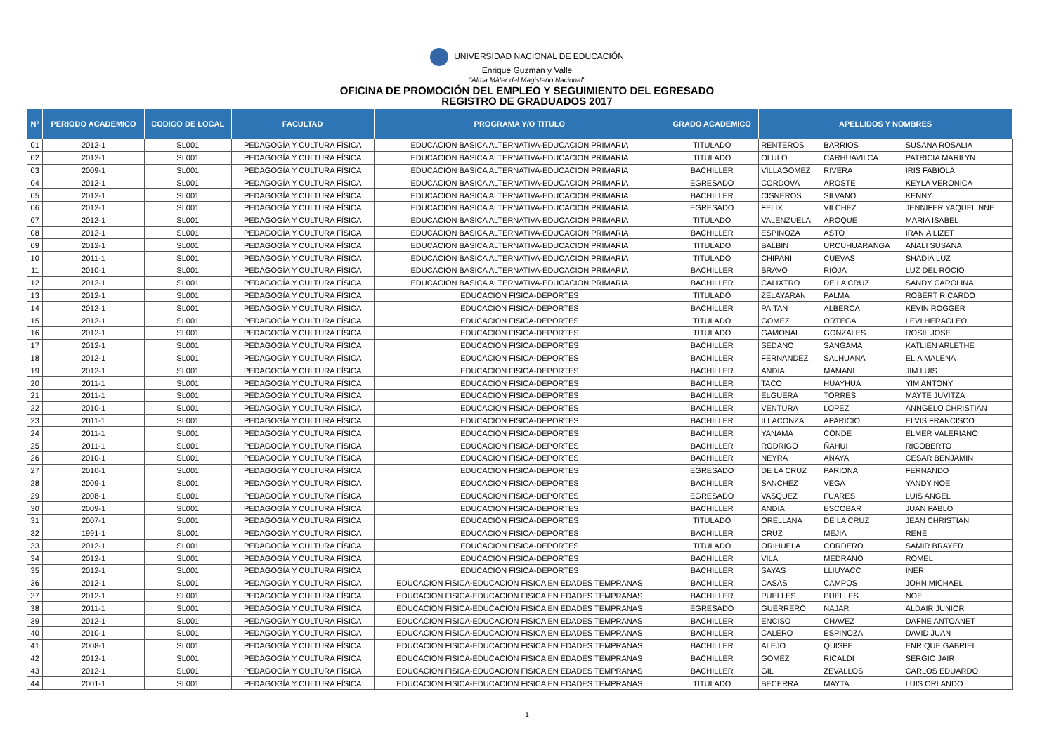UNIVERSIDAD NACIONAL DE EDUCACIÓN
Enrique Guzmán y Valle
"Alma Máter del Magisterio Nacional"
OFICINA DE PROMOCIÓN DEL EMPLEO Y SEGUIMIENTO DEL EGRESADO
REGISTRO DE GRADUADOS 2017
| N° | PERIODO ACADEMICO | CODIGO DE LOCAL | FACULTAD | PROGRAMA Y/O TITULO | GRADO ACADEMICO | APELLIDOS Y NOMBRES | | |
| --- | --- | --- | --- | --- | --- | --- | --- | --- |
| 01 | 2012-1 | SL001 | PEDAGOGÍA Y CULTURA FÍSICA | EDUCACION BASICA ALTERNATIVA-EDUCACION PRIMARIA | TITULADO | RENTEROS | BARRIOS | SUSANA ROSALIA |
| 02 | 2012-1 | SL001 | PEDAGOGÍA Y CULTURA FÍSICA | EDUCACION BASICA ALTERNATIVA-EDUCACION PRIMARIA | TITULADO | OLULO | CARHUAVILCA | PATRICIA MARILYN |
| 03 | 2009-1 | SL001 | PEDAGOGÍA Y CULTURA FÍSICA | EDUCACION BASICA ALTERNATIVA-EDUCACION PRIMARIA | BACHILLER | VILLAGOMEZ | RIVERA | IRIS FABIOLA |
| 04 | 2012-1 | SL001 | PEDAGOGÍA Y CULTURA FÍSICA | EDUCACION BASICA ALTERNATIVA-EDUCACION PRIMARIA | EGRESADO | CORDOVA | AROSTE | KEYLA VERONICA |
| 05 | 2012-1 | SL001 | PEDAGOGÍA Y CULTURA FÍSICA | EDUCACION BASICA ALTERNATIVA-EDUCACION PRIMARIA | BACHILLER | CISNEROS | SILVANO | KENNY |
| 06 | 2012-1 | SL001 | PEDAGOGÍA Y CULTURA FÍSICA | EDUCACION BASICA ALTERNATIVA-EDUCACION PRIMARIA | EGRESADO | FELIX | VILCHEZ | JENNIFER YAQUELINNE |
| 07 | 2012-1 | SL001 | PEDAGOGÍA Y CULTURA FÍSICA | EDUCACION BASICA ALTERNATIVA-EDUCACION PRIMARIA | TITULADO | VALENZUELA | ARQQUE | MARIA ISABEL |
| 08 | 2012-1 | SL001 | PEDAGOGÍA Y CULTURA FÍSICA | EDUCACION BASICA ALTERNATIVA-EDUCACION PRIMARIA | BACHILLER | ESPINOZA | ASTO | IRANIA LIZET |
| 09 | 2012-1 | SL001 | PEDAGOGÍA Y CULTURA FÍSICA | EDUCACION BASICA ALTERNATIVA-EDUCACION PRIMARIA | TITULADO | BALBIN | URCUHUARANGA | ANALI SUSANA |
| 10 | 2011-1 | SL001 | PEDAGOGÍA Y CULTURA FÍSICA | EDUCACION BASICA ALTERNATIVA-EDUCACION PRIMARIA | TITULADO | CHIPANI | CUEVAS | SHADIA LUZ |
| 11 | 2010-1 | SL001 | PEDAGOGÍA Y CULTURA FÍSICA | EDUCACION BASICA ALTERNATIVA-EDUCACION PRIMARIA | BACHILLER | BRAVO | RIOJA | LUZ DEL ROCIO |
| 12 | 2012-1 | SL001 | PEDAGOGÍA Y CULTURA FÍSICA | EDUCACION BASICA ALTERNATIVA-EDUCACION PRIMARIA | BACHILLER | CALIXTRO | DE LA CRUZ | SANDY CAROLINA |
| 13 | 2012-1 | SL001 | PEDAGOGÍA Y CULTURA FÍSICA | EDUCACION FISICA-DEPORTES | TITULADO | ZELAYARAN | PALMA | ROBERT RICARDO |
| 14 | 2012-1 | SL001 | PEDAGOGÍA Y CULTURA FÍSICA | EDUCACION FISICA-DEPORTES | BACHILLER | PAITAN | ALBERCA | KEVIN ROGGER |
| 15 | 2012-1 | SL001 | PEDAGOGÍA Y CULTURA FÍSICA | EDUCACION FISICA-DEPORTES | TITULADO | GOMEZ | ORTEGA | LEVI HERACLEO |
| 16 | 2012-1 | SL001 | PEDAGOGÍA Y CULTURA FÍSICA | EDUCACION FISICA-DEPORTES | TITULADO | GAMONAL | GONZALES | ROSIL JOSE |
| 17 | 2012-1 | SL001 | PEDAGOGÍA Y CULTURA FÍSICA | EDUCACION FISICA-DEPORTES | BACHILLER | SEDANO | SANGAMA | KATLIEN ARLETHE |
| 18 | 2012-1 | SL001 | PEDAGOGÍA Y CULTURA FÍSICA | EDUCACION FISICA-DEPORTES | BACHILLER | FERNANDEZ | SALHUANA | ELIA MALENA |
| 19 | 2012-1 | SL001 | PEDAGOGÍA Y CULTURA FÍSICA | EDUCACION FISICA-DEPORTES | BACHILLER | ANDIA | MAMANI | JIM LUIS |
| 20 | 2011-1 | SL001 | PEDAGOGÍA Y CULTURA FÍSICA | EDUCACION FISICA-DEPORTES | BACHILLER | TACO | HUAYHUA | YIM ANTONY |
| 21 | 2011-1 | SL001 | PEDAGOGÍA Y CULTURA FÍSICA | EDUCACION FISICA-DEPORTES | BACHILLER | ELGUERA | TORRES | MAYTE JUVITZA |
| 22 | 2010-1 | SL001 | PEDAGOGÍA Y CULTURA FÍSICA | EDUCACION FISICA-DEPORTES | BACHILLER | VENTURA | LOPEZ | ANNGELO CHRISTIAN |
| 23 | 2011-1 | SL001 | PEDAGOGÍA Y CULTURA FÍSICA | EDUCACION FISICA-DEPORTES | BACHILLER | ILLACONZA | APARICIO | ELVIS FRANCISCO |
| 24 | 2011-1 | SL001 | PEDAGOGÍA Y CULTURA FÍSICA | EDUCACION FISICA-DEPORTES | BACHILLER | YANAMA | CONDE | ELMER VALERIANO |
| 25 | 2011-1 | SL001 | PEDAGOGÍA Y CULTURA FÍSICA | EDUCACION FISICA-DEPORTES | BACHILLER | RODRIGO | ÑAHUI | RIGOBERTO |
| 26 | 2010-1 | SL001 | PEDAGOGÍA Y CULTURA FÍSICA | EDUCACION FISICA-DEPORTES | BACHILLER | NEYRA | ANAYA | CESAR BENJAMIN |
| 27 | 2010-1 | SL001 | PEDAGOGÍA Y CULTURA FÍSICA | EDUCACION FISICA-DEPORTES | EGRESADO | DE LA CRUZ | PARIONA | FERNANDO |
| 28 | 2009-1 | SL001 | PEDAGOGÍA Y CULTURA FÍSICA | EDUCACION FISICA-DEPORTES | BACHILLER | SANCHEZ | VEGA | YANDY NOE |
| 29 | 2008-1 | SL001 | PEDAGOGÍA Y CULTURA FÍSICA | EDUCACION FISICA-DEPORTES | EGRESADO | VASQUEZ | FUARES | LUIS ANGEL |
| 30 | 2009-1 | SL001 | PEDAGOGÍA Y CULTURA FÍSICA | EDUCACION FISICA-DEPORTES | BACHILLER | ANDIA | ESCOBAR | JUAN PABLO |
| 31 | 2007-1 | SL001 | PEDAGOGÍA Y CULTURA FÍSICA | EDUCACION FISICA-DEPORTES | TITULADO | ORELLANA | DE LA CRUZ | JEAN CHRISTIAN |
| 32 | 1991-1 | SL001 | PEDAGOGÍA Y CULTURA FÍSICA | EDUCACION FISICA-DEPORTES | BACHILLER | CRUZ | MEJIA | RENE |
| 33 | 2012-1 | SL001 | PEDAGOGÍA Y CULTURA FÍSICA | EDUCACION FISICA-DEPORTES | TITULADO | ORIHUELA | CORDERO | SAMIR BRAYER |
| 34 | 2012-1 | SL001 | PEDAGOGÍA Y CULTURA FÍSICA | EDUCACION FISICA-DEPORTES | BACHILLER | VILA | MEDRANO | ROMEL |
| 35 | 2012-1 | SL001 | PEDAGOGÍA Y CULTURA FÍSICA | EDUCACION FISICA-DEPORTES | BACHILLER | SAYAS | LLIUYACC | INER |
| 36 | 2012-1 | SL001 | PEDAGOGÍA Y CULTURA FÍSICA | EDUCACION FISICA-EDUCACION FISICA EN EDADES TEMPRANAS | BACHILLER | CASAS | CAMPOS | JOHN MICHAEL |
| 37 | 2012-1 | SL001 | PEDAGOGÍA Y CULTURA FÍSICA | EDUCACION FISICA-EDUCACION FISICA EN EDADES TEMPRANAS | BACHILLER | PUELLES | PUELLES | NOE |
| 38 | 2011-1 | SL001 | PEDAGOGÍA Y CULTURA FÍSICA | EDUCACION FISICA-EDUCACION FISICA EN EDADES TEMPRANAS | EGRESADO | GUERRERO | NAJAR | ALDAIR JUNIOR |
| 39 | 2012-1 | SL001 | PEDAGOGÍA Y CULTURA FÍSICA | EDUCACION FISICA-EDUCACION FISICA EN EDADES TEMPRANAS | BACHILLER | ENCISO | CHAVEZ | DAFNE ANTOANET |
| 40 | 2010-1 | SL001 | PEDAGOGÍA Y CULTURA FÍSICA | EDUCACION FISICA-EDUCACION FISICA EN EDADES TEMPRANAS | BACHILLER | CALERO | ESPINOZA | DAVID JUAN |
| 41 | 2008-1 | SL001 | PEDAGOGÍA Y CULTURA FÍSICA | EDUCACION FISICA-EDUCACION FISICA EN EDADES TEMPRANAS | BACHILLER | ALEJO | QUISPE | ENRIQUE GABRIEL |
| 42 | 2012-1 | SL001 | PEDAGOGÍA Y CULTURA FÍSICA | EDUCACION FISICA-EDUCACION FISICA EN EDADES TEMPRANAS | BACHILLER | GOMEZ | RICALDI | SERGIO JAIR |
| 43 | 2012-1 | SL001 | PEDAGOGÍA Y CULTURA FÍSICA | EDUCACION FISICA-EDUCACION FISICA EN EDADES TEMPRANAS | BACHILLER | GIL | ZEVALLOS | CARLOS EDUARDO |
| 44 | 2001-1 | SL001 | PEDAGOGÍA Y CULTURA FÍSICA | EDUCACION FISICA-EDUCACION FISICA EN EDADES TEMPRANAS | TITULADO | BECERRA | MAYTA | LUIS ORLANDO |
1